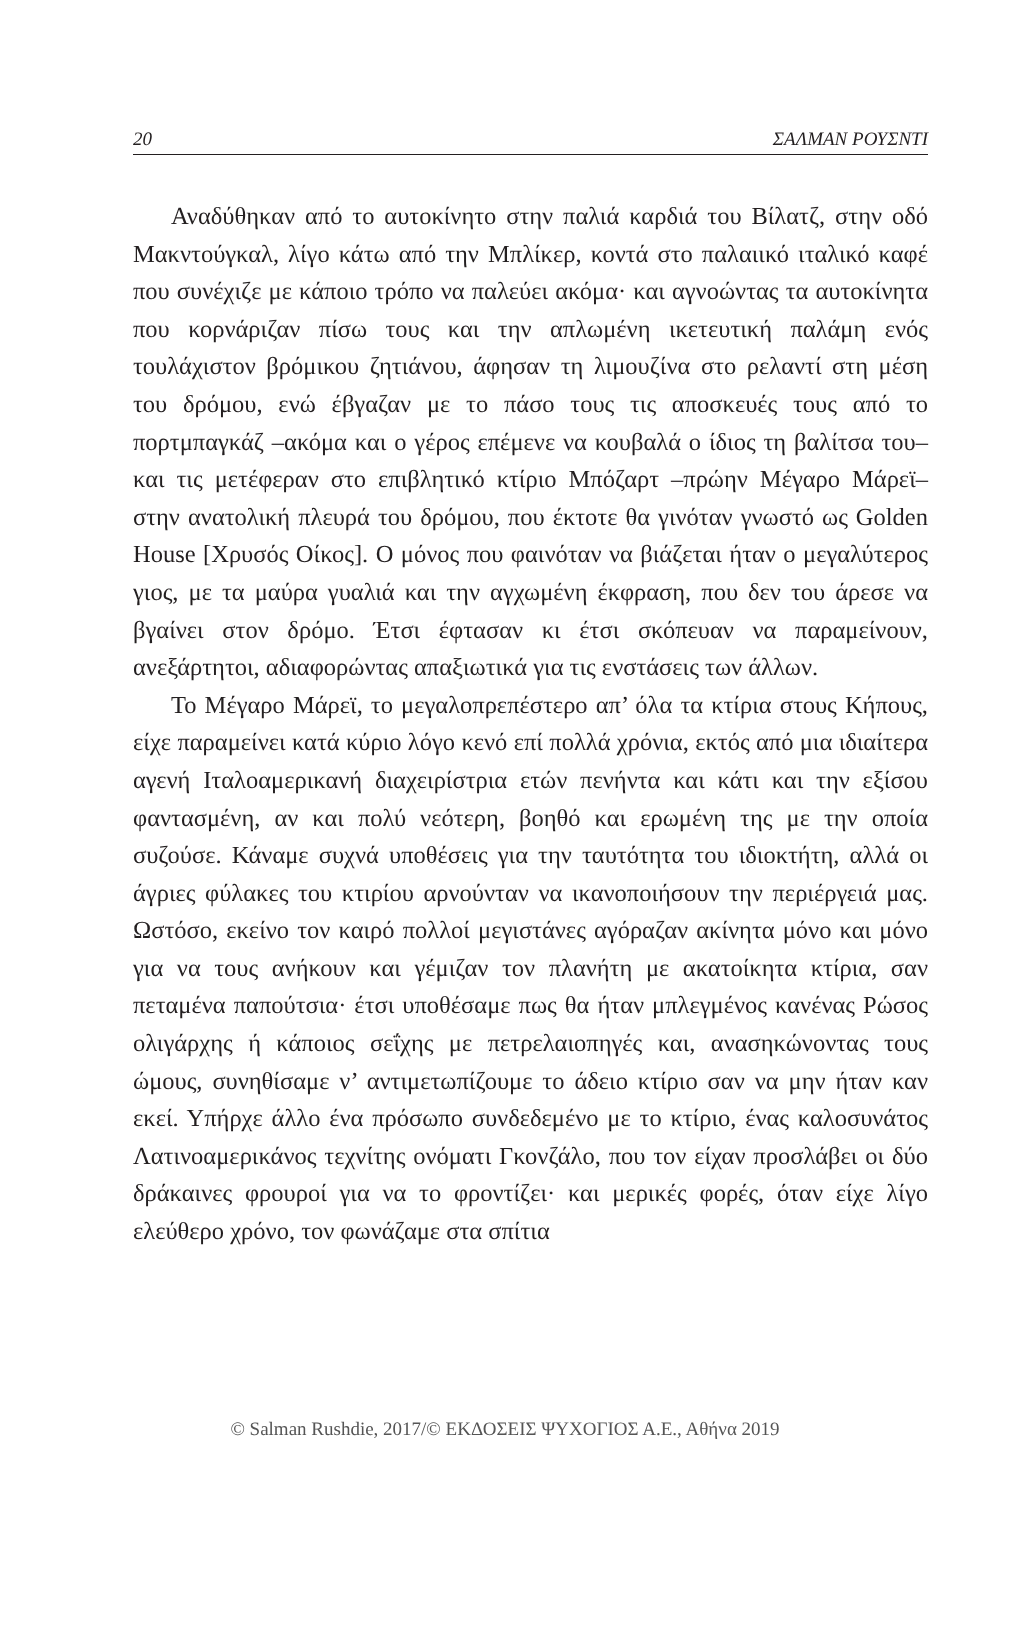20 ΣΑΛΜΑΝ ΡΟΥΣΝΤΙ
Αναδύθηκαν από το αυτοκίνητο στην παλιά καρδιά του Βίλατζ, στην οδό Μακντούγκαλ, λίγο κάτω από την Μπλίκερ, κοντά στο παλαιικό ιταλικό καφέ που συνέχιζε με κάποιο τρόπο να παλεύει ακόμα· και αγνοώντας τα αυτοκίνητα που κορνάριζαν πίσω τους και την απλωμένη ικετευτική παλάμη ενός τουλάχιστον βρόμικου ζητιάνου, άφησαν τη λιμουζίνα στο ρελαντί στη μέση του δρόμου, ενώ έβγαζαν με το πάσο τους τις αποσκευές τους από το πορτμπαγκάζ –ακόμα και ο γέρος επέμενε να κουβαλά ο ίδιος τη βαλίτσα του– και τις μετέφεραν στο επιβλητικό κτίριο Μπόζαρτ –πρώην Μέγαρο Μάρεϊ– στην ανατολική πλευρά του δρόμου, που έκτοτε θα γινόταν γνωστό ως Golden House [Χρυσός Οίκος]. Ο μόνος που φαινόταν να βιάζεται ήταν ο μεγαλύτερος γιος, με τα μαύρα γυαλιά και την αγχωμένη έκφραση, που δεν του άρεσε να βγαίνει στον δρόμο. Έτσι έφτασαν κι έτσι σκόπευαν να παραμείνουν, ανεξάρτητοι, αδιαφορώντας απαξιωτικά για τις ενστάσεις των άλλων.
Το Μέγαρο Μάρεϊ, το μεγαλοπρεπέστερο απ’ όλα τα κτίρια στους Κήπους, είχε παραμείνει κατά κύριο λόγο κενό επί πολλά χρόνια, εκτός από μια ιδιαίτερα αγενή Ιταλοαμερικανή διαχειρίστρια ετών πενήντα και κάτι και την εξίσου φαντασμένη, αν και πολύ νεότερη, βοηθό και ερωμένη της με την οποία συζούσε. Κάναμε συχνά υποθέσεις για την ταυτότητα του ιδιοκτήτη, αλλά οι άγριες φύλακες του κτιρίου αρνούνταν να ικανοποιήσουν την περιέργειά μας. Ωστόσο, εκείνο τον καιρό πολλοί μεγιστάνες αγόραζαν ακίνητα μόνο και μόνο για να τους ανήκουν και γέμιζαν τον πλανήτη με ακατοίκητα κτίρια, σαν πεταμένα παπούτσια· έτσι υποθέσαμε πως θα ήταν μπλεγμένος κανένας Ρώσος ολιγάρχης ή κάποιος σεΐχης με πετρελαιοπηγές και, ανασηκώνοντας τους ώμους, συνηθίσαμε ν’ αντιμετωπίζουμε το άδειο κτίριο σαν να μην ήταν καν εκεί. Υπήρχε άλλο ένα πρόσωπο συνδεδεμένο με το κτίριο, ένας καλοσυνάτος Λατινοαμερικάνος τεχνίτης ονόματι Γκονζάλο, που τον είχαν προσλάβει οι δύο δράκαινες φρουροί για να το φροντίζει· και μερικές φορές, όταν είχε λίγο ελεύθερο χρόνο, τον φωνάζαμε στα σπίτια
© Salman Rushdie, 2017/© ΕΚΔΟΣΕΙΣ ΨΥΧΟΓΙΟΣ Α.Ε., Αθήνα 2019